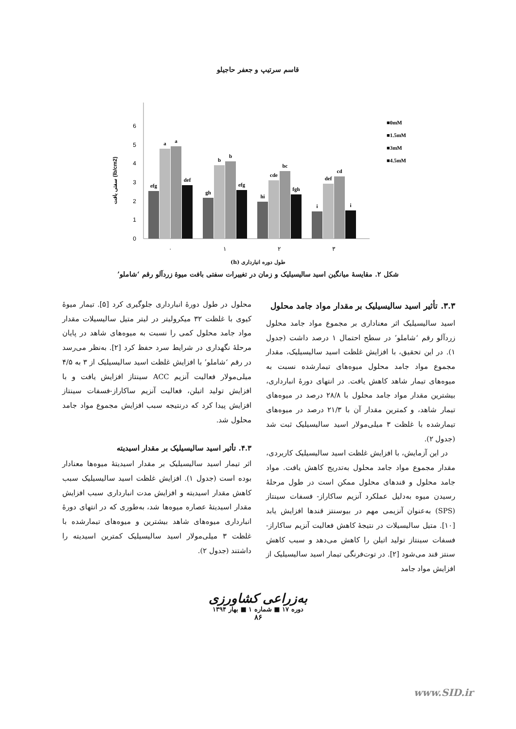قاسم سرتیپ و جعفر حاجیلو
0
1
2
3
4
5
6
سفتی بافت (lb/cm2)
efg
a
a
def
gh
b
b
efg
hi
cde
bc
fgh
i
def
cd
i
۰
۱
۲
۳
■0mM
■1.5mM
■3mM
■4.5mM
طول دوره انبارداری (h)
شکل ۲. مقایسهٔ میانگین اسید سالیسیلیک و زمان در تغییرات سفتی بافت میوهٔ زردآلو رقم ‘شاملو’
۳.۳. تأثیر اسید سالیسیلیک بر مقدار مواد جامد محلول
اسید سالیسیلیک اثر معناداری بر مجموع مواد جامد محلول زردآلو رقم ‘شاملو’ در سطح احتمال ۱ درصد داشت (جدول ۱). در این تحقیق، با افزایش غلظت اسید سالیسیلیک، مقدار مجموع مواد جامد محلول میوه‌های تیمارشده نسبت به میوه‌های تیمار شاهد کاهش یافت. در انتهای دورهٔ انبارداری، بیشترین مقدار مواد جامد محلول با ۲۸/۸ درصد در میوه‌های تیمار شاهد، و کمترین مقدار آن با ۲۱/۳ درصد در میوه‌های تیمارشده با غلظت ۳ میلی‌مولار اسید سالیسیلیک ثبت شد (جدول ۲).
در این آزمایش، با افزایش غلظت اسید سالیسیلیک کاربردی، مقدار مجموع مواد جامد محلول به‌تدریج کاهش یافت. مواد جامد محلول و قندهای محلول ممکن است در طول مرحلهٔ رسیدن میوه به‌دلیل عملکرد آنزیم ساکاراز- فسفات سینتاز (SPS) به‌عنوان آنزیمی مهم در بیوسنتز قندها افزایش یابد [۱۰]. متیل سالیسیلات در نتیجهٔ کاهش فعالیت آنزیم ساکاراز- فسفات سینتاز تولید اتیلن را کاهش می‌دهد و سبب کاهش سنتز قند می‌شود [۲]. در توت‌فرنگی تیمار اسید سالیسیلیک از افزایش مواد جامد
محلول در طول دورهٔ انبارداری جلوگیری کرد [۵]. تیمار میوهٔ کیوی با غلظت ۳۲ میکرولیتر در لیتر متیل سالیسیلات مقدار مواد جامد محلول کمی را نسبت به میوه‌های شاهد در پایان مرحلهٔ نگهداری در شرایط سرد حفظ کرد [۲]. به‌نظر می‌رسد در رقم ‘شاملو’ با افزایش غلظت اسید سالیسیلیک از ۳ به ۴/۵ میلی‌مولار فعالیت آنزیم ACC سینتاز افزایش یافت و با افزایش تولید اتیلن، فعالیت آنزیم ساکاراز-فسفات سینتاز افزایش پیدا کرد که درنتیجه سبب افزایش مجموع مواد جامد محلول شد.
۴.۳. تأثیر اسید سالیسیلیک بر مقدار اسیدیته
اثر تیمار اسید سالیسیلیک بر مقدار اسیدیتهٔ میوه‌ها معنادار بوده است (جدول ۱). افزایش غلظت اسید سالیسیلیک سبب کاهش مقدار اسیدیته و افزایش مدت انبارداری سبب افزایش مقدار اسیدیتهٔ عصاره میوه‌ها شد، به‌طوری که در انتهای دورهٔ انبارداری میوه‌های شاهد بیشترین و میوه‌های تیمارشده با غلظت ۳ میلی‌مولار اسید سالیسیلیک کمترین اسیدیته را داشتند (جدول ۲).
به‌زراعی کشاورزی
دوره ۱۷ ■ شماره ۱ ■ بهار ۱۳۹۴
۸۶
www.SID.ir